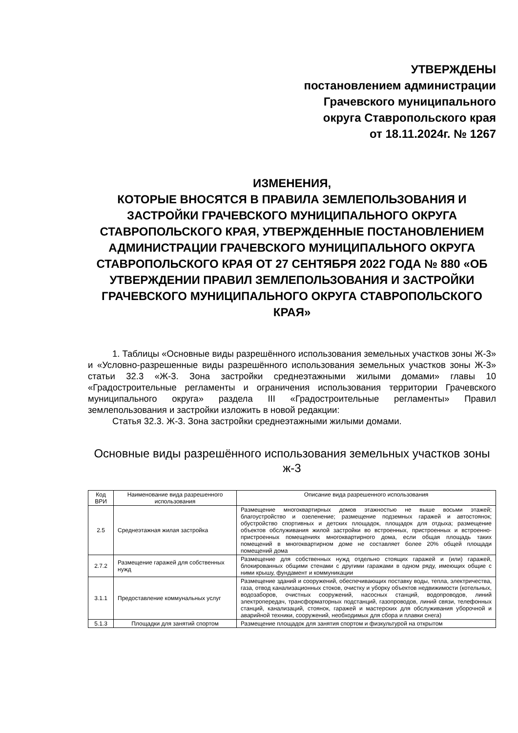УТВЕРЖДЕНЫ
постановлением администрации
Грачевского муниципального
округа Ставропольского края
от 18.11.2024г. № 1267
ИЗМЕНЕНИЯ,
КОТОРЫЕ ВНОСЯТСЯ В ПРАВИЛА ЗЕМЛЕПОЛЬЗОВАНИЯ И ЗАСТРОЙКИ ГРАЧЕВСКОГО МУНИЦИПАЛЬНОГО ОКРУГА СТАВРОПОЛЬСКОГО КРАЯ, УТВЕРЖДЕННЫЕ ПОСТАНОВЛЕНИЕМ АДМИНИСТРАЦИИ ГРАЧЕВСКОГО МУНИЦИПАЛЬНОГО ОКРУГА СТАВРОПОЛЬСКОГО КРАЯ ОТ 27 СЕНТЯБРЯ 2022 ГОДА № 880 «ОБ УТВЕРЖДЕНИИ ПРАВИЛ ЗЕМЛЕПОЛЬЗОВАНИЯ И ЗАСТРОЙКИ ГРАЧЕВСКОГО МУНИЦИПАЛЬНОГО ОКРУГА СТАВРОПОЛЬСКОГО КРАЯ»
1. Таблицы «Основные виды разрешённого использования земельных участков зоны Ж-3» и «Условно-разрешенные виды разрешённого использования земельных участков зоны Ж-3» статьи 32.3 «Ж-3. Зона застройки среднеэтажными жилыми домами» главы 10 «Градостроительные регламенты и ограничения использования территории Грачевского муниципального округа» раздела III «Градостроительные регламенты» Правил землепользования и застройки изложить в новой редакции:
Статья 32.3. Ж-3. Зона застройки среднеэтажными жилыми домами.
Основные виды разрешённого использования земельных участков зоны ж-3
| Код ВРИ | Наименование вида разрешенного использования | Описание вида разрешенного использования |
| --- | --- | --- |
| 2.5 | Среднеэтажная жилая застройка | Размещение многоквартирных домов этажностью не выше восьми этажей; благоустройство и озеленение; размещение подземных гаражей и автостоянок; обустройство спортивных и детских площадок, площадок для отдыха; размещение объектов обслуживания жилой застройки во встроенных, пристроенных и встроенно-пристроенных помещениях многоквартирного дома, если общая площадь таких помещений в многоквартирном доме не составляет более 20% общей площади помещений дома |
| 2.7.2 | Размещение гаражей для собственных нужд | Размещение для собственных нужд отдельно стоящих гаражей и (или) гаражей, блокированных общими стенами с другими гаражами в одном ряду, имеющих общие с ними крышу, фундамент и коммуникации |
| 3.1.1 | Предоставление коммунальных услуг | Размещение зданий и сооружений, обеспечивающих поставку воды, тепла, электричества, газа, отвод канализационных стоков, очистку и уборку объектов недвижимости (котельных, водозаборов, очистных сооружений, насосных станций, водопроводов, линий электропередач, трансформаторных подстанций, газопроводов, линий связи, телефонных станций, канализаций, стоянок, гаражей и мастерских для обслуживания уборочной и аварийной техники, сооружений, необходимых для сбора и плавки снега) |
| 5.1.3 | Площадки для занятий спортом | Размещение площадок для занятия спортом и физкультурой на открытом |